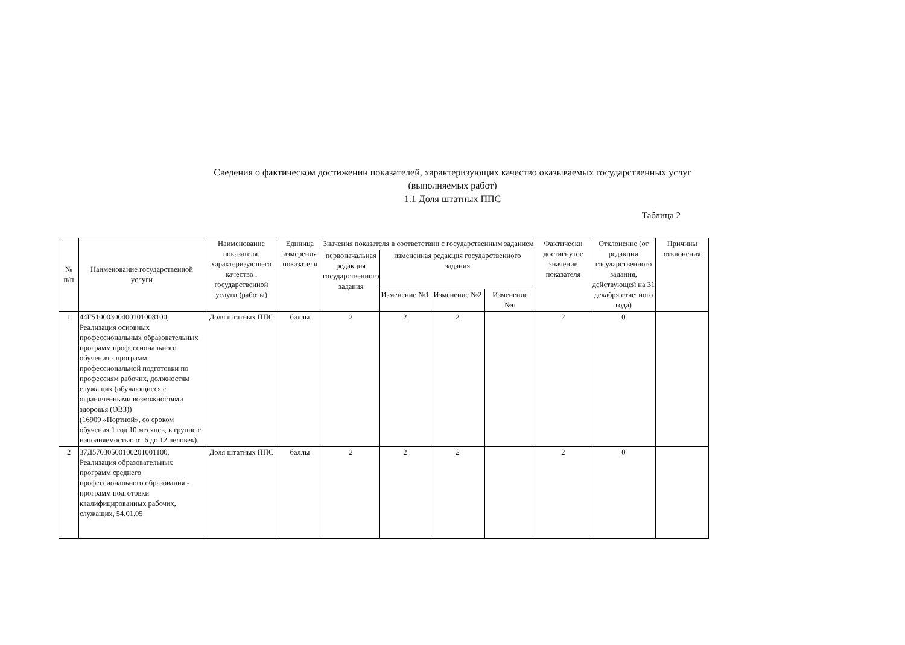Сведения о фактическом достижении показателей, характеризующих качество оказываемых государственных услуг
(выполняемых работ)
1.1 Доля штатных ППС
Таблица 2
| № п/п | Наименование государственной услуги | Наименование показателя, характеризующего качество . государственной услуги (работы) | Единица измерения показателя | Значения показателя в соответствии с государственным заданием | | | | Фактически достигнутое значение показателя | Отклонение (от редакции государственного задания, действующей на 31 декабря отчетного года) | Причины отклонения |
| --- | --- | --- | --- | --- | --- | --- | --- | --- | --- | --- |
| | | | | первоначальная редакция государственного задания | измененная редакция государственного задания | | | | | |
| | | | | | Изменение №1 | Изменение №2 | Изменение №п | | | |
| 1 | 44Г51000300400101008100, Реализация основных профессиональных образовательных программ профессионального обучения - программ профессиональной подготовки по профессиям рабочих, должностям служащих (обучающиеся с ограниченными возможностями здоровья (ОВЗ)) (16909 «Портной», со сроком обучения 1 год 10 месяцев, в группе с наполняемостью от 6 до 12 человек). | Доля штатных ППС | баллы | 2 | 2 | 2 | | 2 | 0 | |
| 2 | 37Д57030500100201001100, Реализация образовательных программ среднего профессионального образования - программ подготовки квалифицированных рабочих, служащих, 54.01.05 | Доля штатных ППС | баллы | 2 | 2 | 2 | | 2 | 0 | |